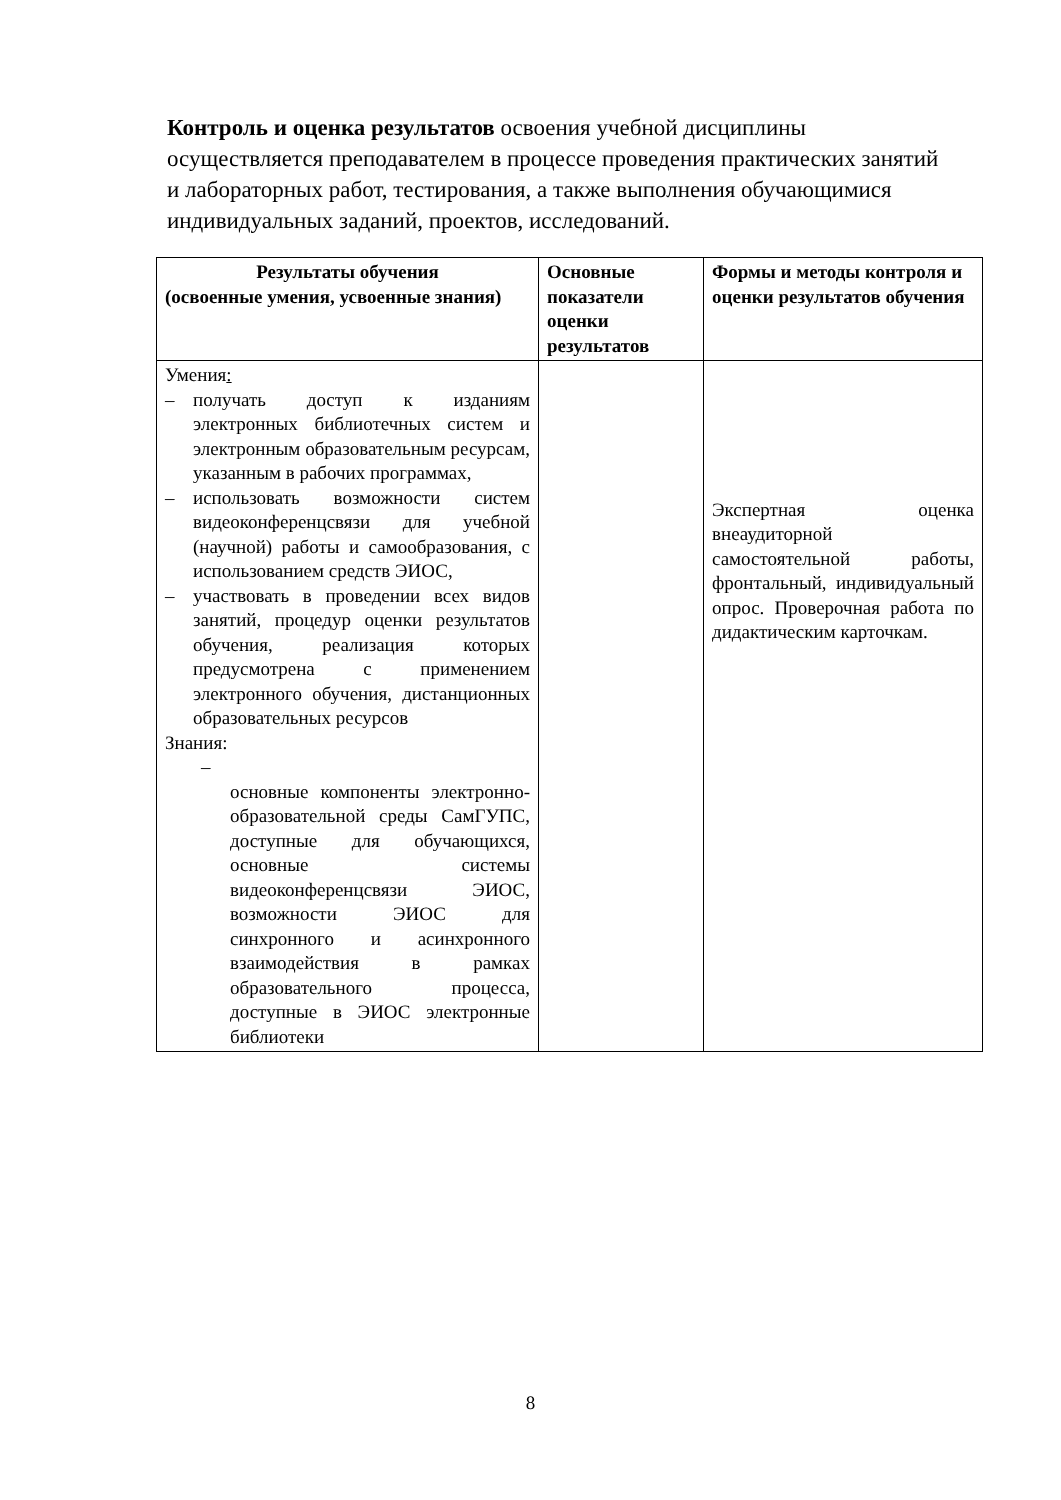Контроль и оценка результатов освоения учебной дисциплины осуществляется преподавателем в процессе проведения практических занятий и лабораторных работ, тестирования, а также выполнения обучающимися индивидуальных заданий, проектов, исследований.
| Результаты обучения (освоенные умения, усвоенные знания) | Основные показатели оценки результатов | Формы и методы контроля и оценки результатов обучения |
| --- | --- | --- |
| Умения : – получать доступ к изданиям электронных библиотечных систем и электронным образовательным ресурсам, указанным в рабочих программах, – использовать возможности систем видеоконференцсвязи для учебной (научной) работы и самообразования, с использованием средств ЭИОС, – участвовать в проведении всех видов занятий, процедур оценки результатов обучения, реализация которых предусмотрена с применением электронного обучения, дистанционных образовательных ресурсов Знания: – основные компоненты электронно-образовательной среды СамГУПС, доступные для обучающихся, основные системы видеоконференцсвязи ЭИОС, возможности ЭИОС для синхронного и асинхронного взаимодействия в рамках образовательного процесса, доступные в ЭИОС электронные библиотеки | | Экспертная оценка внеаудиторной самостоятельной работы, фронтальный, индивидуальный опрос. Проверочная работа по дидактическим карточкам. |
8